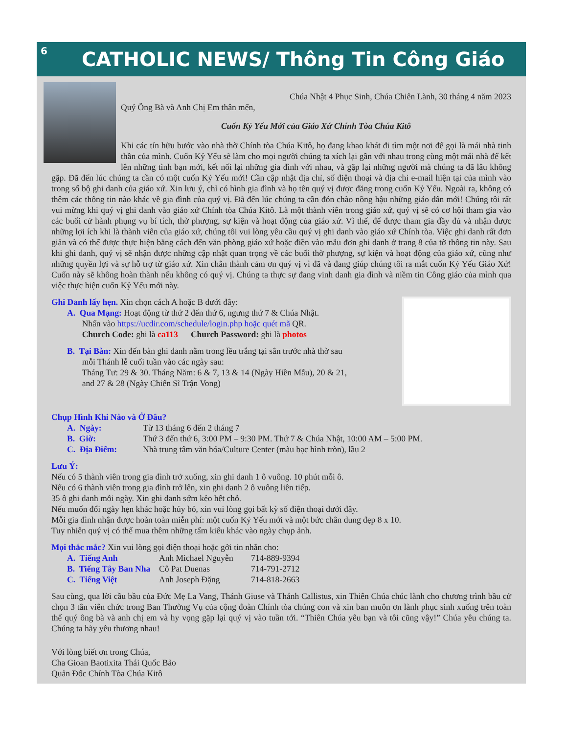6
CATHOLIC NEWS/ Thông Tin Công Giáo
Chúa Nhật 4 Phục Sinh, Chúa Chiên Lành, 30 tháng 4 năm 2023
Quý Ông Bà và Anh Chị Em thân mến,
Cuốn Kỷ Yếu Mới của Giáo Xứ Chính Tòa Chúa Kitô
Khi các tín hữu bước vào nhà thờ Chính tòa Chúa Kitô, họ đang khao khát đi tìm một nơi để gọi là mái nhà tinh thần của mình. Cuốn Kỷ Yếu sẽ làm cho mọi người chúng ta xích lại gần với nhau trong cùng một mái nhà để kết lên những tình bạn mới, kết nối lại những gia đình với nhau, và gặp lại những người mà chúng ta đã lâu không gặp. Đã đến lúc chúng ta cần có một cuốn Kỷ Yếu mới! Cần cập nhật địa chỉ, số điện thoại và địa chỉ e-mail hiện tại của mình vào trong sổ bộ ghi danh của giáo xứ. Xin lưu ý, chỉ có hình gia đình và họ tên quý vị được đăng trong cuốn Kỷ Yếu. Ngoài ra, không có thêm các thông tin nào khác về gia đình của quý vị. Đã đến lúc chúng ta cần đón chào nồng hậu những giáo dân mới! Chúng tôi rất vui mừng khi quý vị ghi danh vào giáo xứ Chính tòa Chúa Kitô. Là một thành viên trong giáo xứ, quý vị sẽ có cơ hội tham gia vào các buổi cử hành phụng vụ bí tích, thờ phượng, sự kiện và hoạt động của giáo xứ. Vì thế, để được tham gia đầy đủ và nhận được những lợi ích khi là thành viên của giáo xứ, chúng tôi vui lòng yêu cầu quý vị ghi danh vào giáo xứ Chính tòa. Việc ghi danh rất đơn giản và có thể được thực hiện bằng cách đến văn phòng giáo xứ hoặc điền vào mẫu đơn ghi danh ở trang 8 của tờ thông tin này. Sau khi ghi danh, quý vị sẽ nhận được những cập nhật quan trọng về các buổi thờ phượng, sự kiện và hoạt động của giáo xứ, cũng như những quyền lợi và sự hỗ trợ từ giáo xứ. Xin chân thành cảm ơn quý vị vì đã và đang giúp chúng tôi ra mắt cuốn Kỷ Yếu Giáo Xứ! Cuốn này sẽ không hoàn thành nếu không có quý vị. Chúng ta thực sự đang vinh danh gia đình và niềm tin Công giáo của mình qua việc thực hiện cuốn Kỷ Yếu mới này.
Ghi Danh lấy hẹn. Xin chọn cách A hoặc B dưới đây:
A. Qua Mạng: Hoạt động từ thứ 2 đến thứ 6, ngưng thứ 7 & Chúa Nhật.
Nhấn vào https://ucdir.com/schedule/login.php hoặc quét mã QR.
Church Code: ghi là ca113 Church Password: ghi là photos
B. Tại Bàn: Xin đến bàn ghi danh nằm trong lều trắng tại sân trước nhà thờ sau
mỗi Thánh lễ cuối tuần vào các ngày sau:
Tháng Tư: 29 & 30. Tháng Năm: 6 & 7, 13 & 14 (Ngày Hiền Mẫu), 20 & 21,
and 27 & 28 (Ngày Chiến Sĩ Trận Vong)
Chụp Hình Khi Nào và Ở Đâu?
A. Ngày: Từ 13 tháng 6 đến 2 tháng 7
B. Giờ: Thứ 3 đến thứ 6, 3:00 PM – 9:30 PM. Thứ 7 & Chúa Nhật, 10:00 AM – 5:00 PM.
C. Địa Điểm: Nhà trung tâm văn hóa/Culture Center (màu bạc hình tròn), lầu 2
Lưu Ý:
Nếu có 5 thành viên trong gia đình trở xuống, xin ghi danh 1 ô vuông. 10 phút mỗi ô.
Nếu có 6 thành viên trong gia đình trở lên, xin ghi danh 2 ô vuông liên tiếp.
35 ô ghi danh mỗi ngày. Xin ghi danh sớm kẻo hết chỗ.
Nếu muốn đổi ngày hẹn khác hoặc hủy bỏ, xin vui lòng gọi bất kỳ số điện thoại dưới đây.
Mỗi gia đình nhận được hoàn toàn miễn phí: một cuốn Kỷ Yếu mới và một bức chân dung đẹp 8 x 10.
Tuy nhiên quý vị có thể mua thêm những tấm kiểu khác vào ngày chụp ảnh.
Mọi thắc mắc? Xin vui lòng gọi điện thoại hoặc gởi tin nhắn cho:
A. Tiếng Anh Anh Michael Nguyễn 714-889-9394
B. Tiếng Tây Ban Nha Cô Pat Duenas 714-791-2712
C. Tiếng Việt Anh Joseph Đặng 714-818-2663
Sau cùng, qua lời cầu bầu của Đức Mẹ La Vang, Thánh Giuse và Thánh Callistus, xin Thiên Chúa chúc lành cho chương trình bầu cử chọn 3 tân viên chức trong Ban Thường Vụ của cộng đoàn Chính tòa chúng con và xin ban muôn ơn lành phục sinh xuống trên toàn thể quý ông bà và anh chị em và hy vọng gặp lại quý vị vào tuần tới. “Thiên Chúa yêu bạn và tôi cũng vậy!” Chúa yêu chúng ta. Chúng ta hãy yêu thương nhau!
Với lòng biết ơn trong Chúa,
Cha Gioan Baotixita Thái Quốc Bảo
Quản Đốc Chính Tòa Chúa Kitô